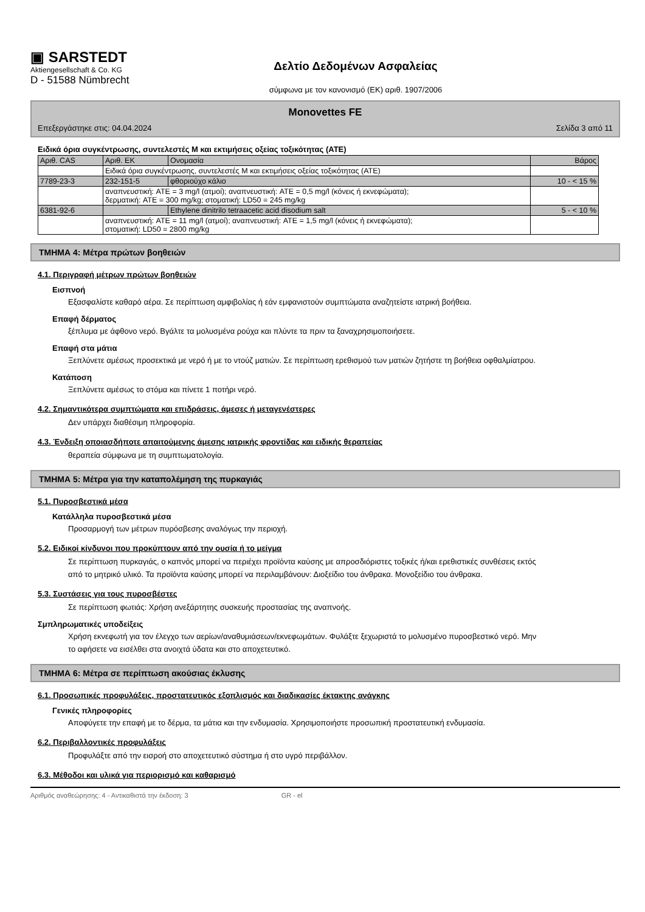▣ SARSTEDT
Aktiengesellschaft & Co. KG
D - 51588 Nümbrecht
Δελτίο Δεδομένων Ασφαλείας
σύμφωνα με τον κανονισμό (ΕΚ) αριθ. 1907/2006
Monovettes FE
Επεξεργάστηκε στις: 04.04.2024 Σελίδα 3 από 11
Ειδικά όρια συγκέντρωσης, συντελεστές Μ και εκτιμήσεις οξείας τοξικότητας (ATE)
| Αριθ. CAS | Αριθ. ΕΚ | Ονομασία | Βάρος |
| --- | --- | --- | --- |
| | Ειδικά όρια συγκέντρωσης, συντελεστές Μ και εκτιμήσεις οξείας τοξικότητας (ATE) | | |
| 7789-23-3 | 232-151-5 | φθοριούχο κάλιο | 10 - < 15 % |
| | αναπνευστική: ATE = 3 mg/l (ατμοί); αναπνευστική: ATE = 0,5 mg/l (κόνεις ή εκνεφώματα); δερματική: ATE = 300 mg/kg; στοματική: LD50 = 245 mg/kg | | |
| 6381-92-6 | | Ethylene dinitrilo tetraacetic acid disodium salt | 5 - < 10 % |
| | αναπνευστική: ATE = 11 mg/l (ατμοί); αναπνευστική: ATE = 1,5 mg/l (κόνεις ή εκνεφώματα); στοματική: LD50 = 2800 mg/kg | | |
ΤΜΗΜΑ 4: Μέτρα πρώτων βοηθειών
4.1. Περιγραφή μέτρων πρώτων βοηθειών
Εισπνοή
Εξασφαλίστε καθαρό αέρα. Σε περίπτωση αμφιβολίας ή εάν εμφανιστούν συμπτώματα αναζητείστε ιατρική βοήθεια.
Επαφή δέρματος
ξέπλυμα με άφθονο νερό. Βγάλτε τα μολυσμένα ρούχα και πλύντε τα πριν τα ξαναχρησιμοποιήσετε.
Επαφή στα μάτια
Ξεπλύνετε αμέσως προσεκτικά με νερό ή με το ντούζ ματιών. Σε περίπτωση ερεθισμού των ματιών ζητήστε τη βοήθεια οφθαλμίατρου.
Κατάποση
Ξεπλύνετε αμέσως το στόμα και πίνετε 1 ποτήρι νερό.
4.2. Σημαντικότερα συμπτώματα και επιδράσεις, άμεσες ή μεταγενέστερες
Δεν υπάρχει διαθέσιμη πληροφορία.
4.3. Ένδειξη οποιασδήποτε απαιτούμενης άμεσης ιατρικής φροντίδας και ειδικής θεραπείας
θεραπεία σύμφωνα με τη συμπτωματολογία.
ΤΜΗΜΑ 5: Μέτρα για την καταπολέμηση της πυρκαγιάς
5.1. Πυροσβεστικά μέσα
Κατάλληλα πυροσβεστικά μέσα
Προσαρμογή των μέτρων πυρόσβεσης αναλόγως την περιοχή.
5.2. Ειδικοί κίνδυνοι που προκύπτουν από την ουσία ή το μείγμα
Σε περίπτωση πυρκαγιάς, ο καπνός μπορεί να περιέχει προϊόντα καύσης με απροσδιόριστες τοξικές ή/και ερεθιστικές συνθέσεις εκτός από το μητρικό υλικό. Τα προϊόντα καύσης μπορεί να περιλαμβάνουν: Διοξείδιο του άνθρακα. Μονοξείδιο του άνθρακα.
5.3. Συστάσεις για τους πυροσβέστες
Σε περίπτωση φωτιάς: Χρήση ανεξάρτητης συσκευής προστασίας της αναπνοής.
Σμπληρωματικές υποδείξεις
Χρήση εκνεφωτή για τον έλεγχο των αερίων/αναθυμιάσεων/εκνεφωμάτων. Φυλάξτε ξεχωριστά το μολυσμένο πυροσβεστικό νερό. Μην το αφήσετε να εισέλθει στα ανοιχτά ύδατα και στο αποχετευτικό.
ΤΜΗΜΑ 6: Μέτρα σε περίπτωση ακούσιας έκλυσης
6.1. Προσωπικές προφυλάξεις, προστατευτικός εξοπλισμός και διαδικασίες έκτακτης ανάγκης
Γενικές πληροφορίες
Αποφύγετε την επαφή με το δέρμα, τα μάτια και την ενδυμασία. Χρησιμοποιήστε προσωπική προστατευτική ενδυμασία.
6.2. Περιβαλλοντικές προφυλάξεις
Προφυλάξτε από την εισροή στο αποχετευτικό σύστημα ή στο υγρό περιβάλλον.
6.3. Μέθοδοι και υλικά για περιορισμό και καθαρισμό
Αριθμός αναθεώρησης: 4 - Αντικαθιστά την έκδοση: 3 GR - el